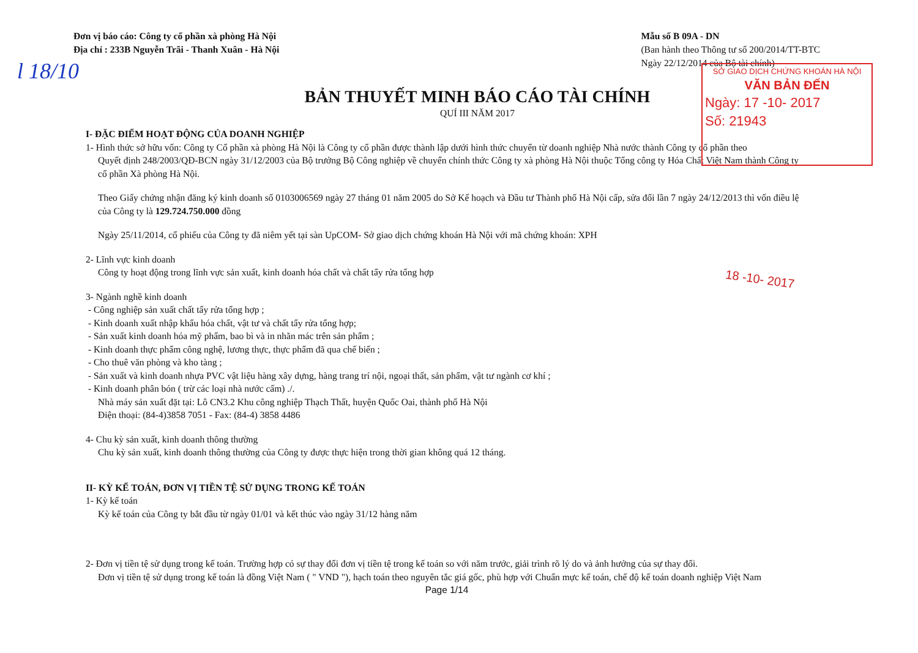l 18/10
Đơn vị báo cáo: Công ty cổ phần xà phòng Hà Nội
Địa chỉ : 233B Nguyễn Trãi - Thanh Xuân - Hà Nội
Mẫu số B 09A - DN
(Ban hành theo Thông tư số 200/2014/TT-BTC
Ngày 22/12/2014 của Bộ tài chính)
SỞ GIAO DỊCH CHỨNG KHOÁN HÀ NỘI
VĂN BẢN ĐẾN
Ngày: 17 -10- 2017
Số: 21943
BẢN THUYẾT MINH BÁO CÁO TÀI CHÍNH
QUÍ III NĂM 2017
I- ĐẶC ĐIỂM HOẠT ĐỘNG CỦA DOANH NGHIỆP
1- Hình thức sở hữu vốn: Công ty Cổ phần xà phòng Hà Nội là Công ty cổ phần được thành lập dưới hình thức chuyển từ doanh nghiệp Nhà nước thành Công ty cổ phần theo
Quyết định 248/2003/QĐ-BCN ngày 31/12/2003 của Bộ trưởng Bộ Công nghiệp về chuyển chính thức Công ty xà phòng Hà Nội thuộc Tổng công ty Hóa Chất Việt Nam thành Công ty cổ phần Xà phòng Hà Nội.
Theo Giấy chứng nhận đăng ký kinh doanh số 0103006569 ngày 27 tháng 01 năm 2005 do Sở Kế hoạch và Đầu tư Thành phố Hà Nội cấp, sửa đổi lần 7 ngày 24/12/2013 thì vốn điều lệ của Công ty là 129.724.750.000 đồng
Ngày 25/11/2014, cổ phiếu của Công ty đã niêm yết tại sàn UpCOM- Sở giao dịch chứng khoán Hà Nội với mã chứng khoán: XPH
2- Lĩnh vực kinh doanh
Công ty hoạt động trong lĩnh vực sản xuất, kinh doanh hóa chất và chất tẩy rửa tổng hợp
3- Ngành nghề kinh doanh
- Công nghiệp sản xuất chất tẩy rửa tổng hợp ;
- Kinh doanh xuất nhập khẩu hóa chất, vật tư và chất tẩy rửa tổng hợp;
- Sản xuất kinh doanh hóa mỹ phẩm, bao bì và in nhãn mác trên sản phẩm ;
- Kinh doanh thực phẩm công nghệ, lương thực, thực phẩm đã qua chế biến ;
- Cho thuê văn phòng và kho tàng ;
- Sản xuất và kinh doanh nhựa PVC vật liệu hàng xây dựng, hàng trang trí nội, ngoại thất, sản phẩm, vật tư ngành cơ khí ;
- Kinh doanh phân bón ( trừ các loại nhà nước cấm) ./.
Nhà máy sản xuất đặt tại: Lô CN3.2 Khu công nghiệp Thạch Thất, huyện Quốc Oai, thành phố Hà Nội
Điện thoại: (84-4)3858 7051 - Fax: (84-4) 3858 4486
4- Chu kỳ sản xuất, kinh doanh thông thường
Chu kỳ sản xuất, kinh doanh thông thường của Công ty được thực hiện trong thời gian không quá 12 tháng.
II- KỲ KẾ TOÁN, ĐƠN VỊ TIỀN TỆ SỬ DỤNG TRONG KẾ TOÁN
1- Kỳ kế toán
Kỳ kế toán của Công ty bắt đầu từ ngày 01/01 và kết thúc vào ngày 31/12 hàng năm
2- Đơn vị tiền tệ sử dụng trong kế toán. Trường hợp có sự thay đổi đơn vị tiền tệ trong kế toán so với năm trước, giải trình rõ lý do và ảnh hưởng của sự thay đổi.
Đơn vị tiền tệ sử dụng trong kế toán là đồng Việt Nam ( " VND "), hạch toán theo nguyên tắc giá gốc, phù hợp với Chuẩn mực kế toán, chế độ kế toán doanh nghiệp Việt Nam
Page 1/14
18 -10- 2017